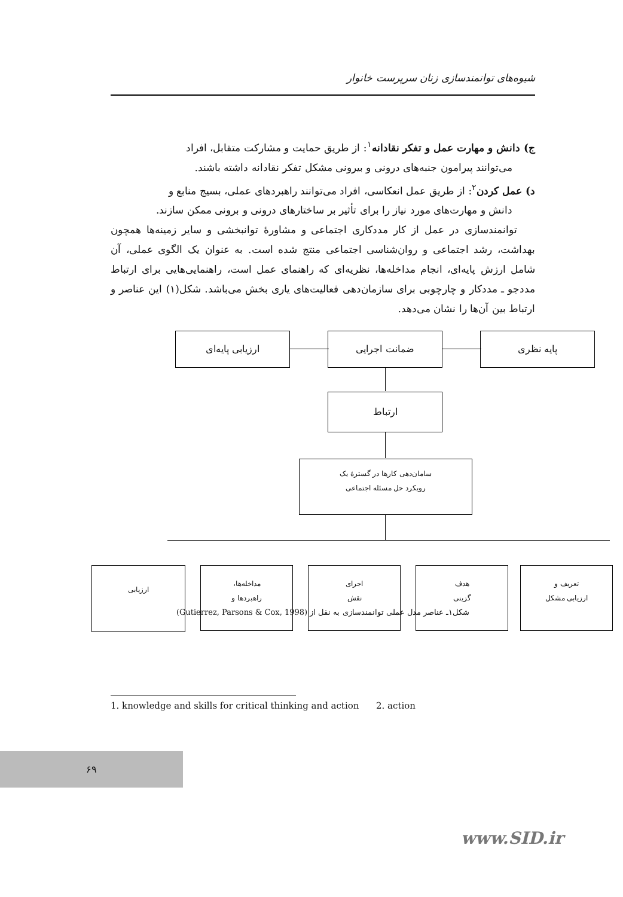شیوه‌های توانمندسازی زنان سرپرست خانوار
ج) دانش و مهارت عمل و تفکر نقادانه<sup>۱</sup>: از طریق حمایت و مشارکت متقابل، افراد
می‌توانند پیرامون جنبه‌های درونی و بیرونی مشکل تفکر نقادانه داشته باشند.
د) عمل کردن<sup>۲</sup>: از طریق عمل انعکاسی، افراد می‌توانند راهبردهای عملی، بسیج منابع و
دانش و مهارت‌های مورد نیاز را برای تأثیر بر ساختارهای درونی و برونی ممکن سازند.
توانمندسازی در عمل از کار مددکاری اجتماعی و مشاورهٔ توانبخشی و سایر زمینه‌ها همچون بهداشت، رشد اجتماعی و روان‌شناسی اجتماعی منتج شده است. به عنوان یک الگوی عملی، آن شامل ارزش پایه‌ای، انجام مداخله‌ها، نظریه‌ای که راهنمای عمل است، راهنمایی‌هایی برای ارتباط مددجو ـ مددکار و چارچوبی برای سازمان‌دهی فعالیت‌های یاری بخش می‌باشد. شکل(۱) این عناصر و ارتباط بین آن‌ها را نشان می‌دهد.
پایه نظری ضمانت اجرایی ارزیابی پایه‌ای
ارتباط
سامان‌دهی کارها در گسترهٔ یک
رویکرد حل مسئله اجتماعی
تعریف و
ارزیابی مشکل
هدف
گزینی
اجرای
نقش
مداخله‌ها،
راهبردها و
ارزیابی
شکل۱ـ عناصر مدل عملی توانمندسازی به نقل از (Gutierrez, Parsons & Cox, 1998)
1. knowledge and skills for critical thinking and action 2. action
۶۹
www.SID.ir